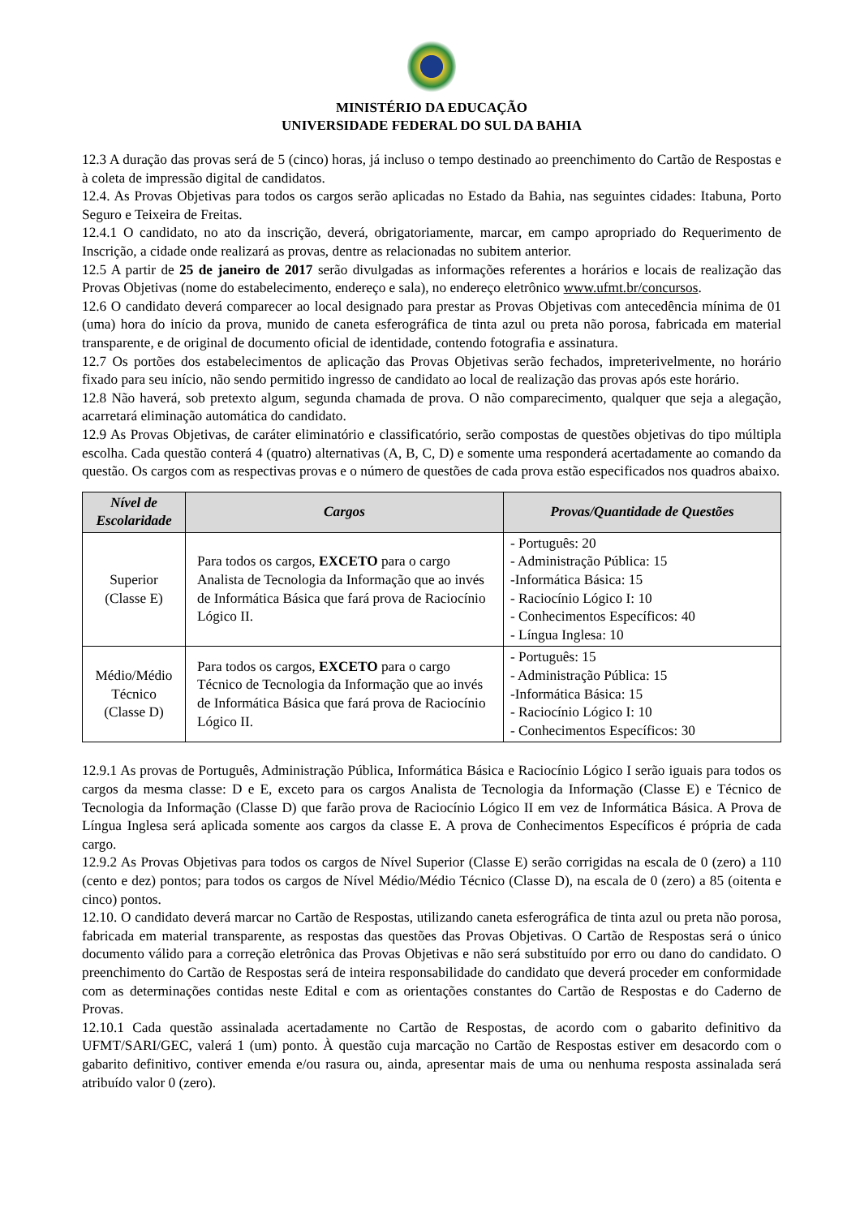MINISTÉRIO DA EDUCAÇÃO
UNIVERSIDADE FEDERAL DO SUL DA BAHIA
12.3 A duração das provas será de 5 (cinco) horas, já incluso o tempo destinado ao preenchimento do Cartão de Respostas e à coleta de impressão digital de candidatos.
12.4. As Provas Objetivas para todos os cargos serão aplicadas no Estado da Bahia, nas seguintes cidades: Itabuna, Porto Seguro e Teixeira de Freitas.
12.4.1 O candidato, no ato da inscrição, deverá, obrigatoriamente, marcar, em campo apropriado do Requerimento de Inscrição, a cidade onde realizará as provas, dentre as relacionadas no subitem anterior.
12.5 A partir de 25 de janeiro de 2017 serão divulgadas as informações referentes a horários e locais de realização das Provas Objetivas (nome do estabelecimento, endereço e sala), no endereço eletrônico www.ufmt.br/concursos.
12.6 O candidato deverá comparecer ao local designado para prestar as Provas Objetivas com antecedência mínima de 01 (uma) hora do início da prova, munido de caneta esferográfica de tinta azul ou preta não porosa, fabricada em material transparente, e de original de documento oficial de identidade, contendo fotografia e assinatura.
12.7 Os portões dos estabelecimentos de aplicação das Provas Objetivas serão fechados, impreterivelmente, no horário fixado para seu início, não sendo permitido ingresso de candidato ao local de realização das provas após este horário.
12.8 Não haverá, sob pretexto algum, segunda chamada de prova. O não comparecimento, qualquer que seja a alegação, acarretará eliminação automática do candidato.
12.9 As Provas Objetivas, de caráter eliminatório e classificatório, serão compostas de questões objetivas do tipo múltipla escolha. Cada questão conterá 4 (quatro) alternativas (A, B, C, D) e somente uma responderá acertadamente ao comando da questão. Os cargos com as respectivas provas e o número de questões de cada prova estão especificados nos quadros abaixo.
| Nível de Escolaridade | Cargos | Provas/Quantidade de Questões |
| --- | --- | --- |
| Superior (Classe E) | Para todos os cargos, EXCETO para o cargo Analista de Tecnologia da Informação que ao invés de Informática Básica que fará prova de Raciocínio Lógico II. | - Português: 20 - Administração Pública: 15 -Informática Básica: 15 - Raciocínio Lógico I: 10 - Conhecimentos Específicos: 40 - Língua Inglesa: 10 |
| Médio/Médio Técnico (Classe D) | Para todos os cargos, EXCETO para o cargo Técnico de Tecnologia da Informação que ao invés de Informática Básica que fará prova de Raciocínio Lógico II. | - Português: 15 - Administração Pública: 15 -Informática Básica: 15 - Raciocínio Lógico I: 10 - Conhecimentos Específicos: 30 |
12.9.1 As provas de Português, Administração Pública, Informática Básica e Raciocínio Lógico I serão iguais para todos os cargos da mesma classe: D e E, exceto para os cargos Analista de Tecnologia da Informação (Classe E) e Técnico de Tecnologia da Informação (Classe D) que farão prova de Raciocínio Lógico II em vez de Informática Básica. A Prova de Língua Inglesa será aplicada somente aos cargos da classe E. A prova de Conhecimentos Específicos é própria de cada cargo.
12.9.2 As Provas Objetivas para todos os cargos de Nível Superior (Classe E) serão corrigidas na escala de 0 (zero) a 110 (cento e dez) pontos; para todos os cargos de Nível Médio/Médio Técnico (Classe D), na escala de 0 (zero) a 85 (oitenta e cinco) pontos.
12.10. O candidato deverá marcar no Cartão de Respostas, utilizando caneta esferográfica de tinta azul ou preta não porosa, fabricada em material transparente, as respostas das questões das Provas Objetivas. O Cartão de Respostas será o único documento válido para a correção eletrônica das Provas Objetivas e não será substituído por erro ou dano do candidato. O preenchimento do Cartão de Respostas será de inteira responsabilidade do candidato que deverá proceder em conformidade com as determinações contidas neste Edital e com as orientações constantes do Cartão de Respostas e do Caderno de Provas.
12.10.1 Cada questão assinalada acertadamente no Cartão de Respostas, de acordo com o gabarito definitivo da UFMT/SARI/GEC, valerá 1 (um) ponto. À questão cuja marcação no Cartão de Respostas estiver em desacordo com o gabarito definitivo, contiver emenda e/ou rasura ou, ainda, apresentar mais de uma ou nenhuma resposta assinalada será atribuído valor 0 (zero).